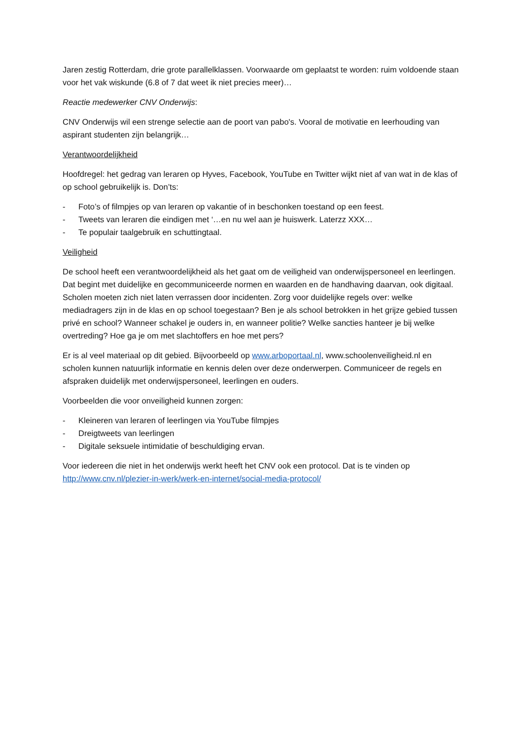Jaren zestig Rotterdam, drie grote parallelklassen. Voorwaarde om geplaatst te worden: ruim voldoende staan voor het vak wiskunde (6.8 of 7 dat weet ik niet precies meer)…
Reactie medewerker CNV Onderwijs:
CNV Onderwijs wil een strenge selectie aan de poort van pabo's. Vooral de motivatie en leerhouding van aspirant studenten zijn belangrijk…
Verantwoordelijkheid
Hoofdregel: het gedrag van leraren op Hyves, Facebook, YouTube en Twitter wijkt niet af van wat in de klas of op school gebruikelijk is. Don’ts:
- Foto’s of filmpjes op van leraren op vakantie of in beschonken toestand op een feest.
- Tweets van leraren die eindigen met ‘…en nu wel aan je huiswerk. Laterzz XXX…
- Te populair taalgebruik en schuttingtaal.
Veiligheid
De school heeft een verantwoordelijkheid als het gaat om de veiligheid van onderwijspersoneel en leerlingen. Dat begint met duidelijke en gecommuniceerde normen en waarden en de handhaving daarvan, ook digitaal. Scholen moeten zich niet laten verrassen door incidenten. Zorg voor duidelijke regels over: welke mediadragers zijn in de klas en op school toegestaan? Ben je als school betrokken in het grijze gebied tussen privé en school? Wanneer schakel je ouders in, en wanneer politie? Welke sancties hanteer je bij welke overtreding? Hoe ga je om met slachtoffers en hoe met pers?
Er is al veel materiaal op dit gebied. Bijvoorbeeld op www.arboportaal.nl, www.schoolenveiligheid.nl en scholen kunnen natuurlijk informatie en kennis delen over deze onderwerpen. Communiceer de regels en afspraken duidelijk met onderwijspersoneel, leerlingen en ouders.
Voorbeelden die voor onveiligheid kunnen zorgen:
- Kleineren van leraren of leerlingen via YouTube filmpjes
- Dreigtweets van leerlingen
- Digitale seksuele intimidatie of beschuldiging ervan.
Voor iedereen die niet in het onderwijs werkt heeft het CNV ook een protocol. Dat is te vinden op http://www.cnv.nl/plezier-in-werk/werk-en-internet/social-media-protocol/